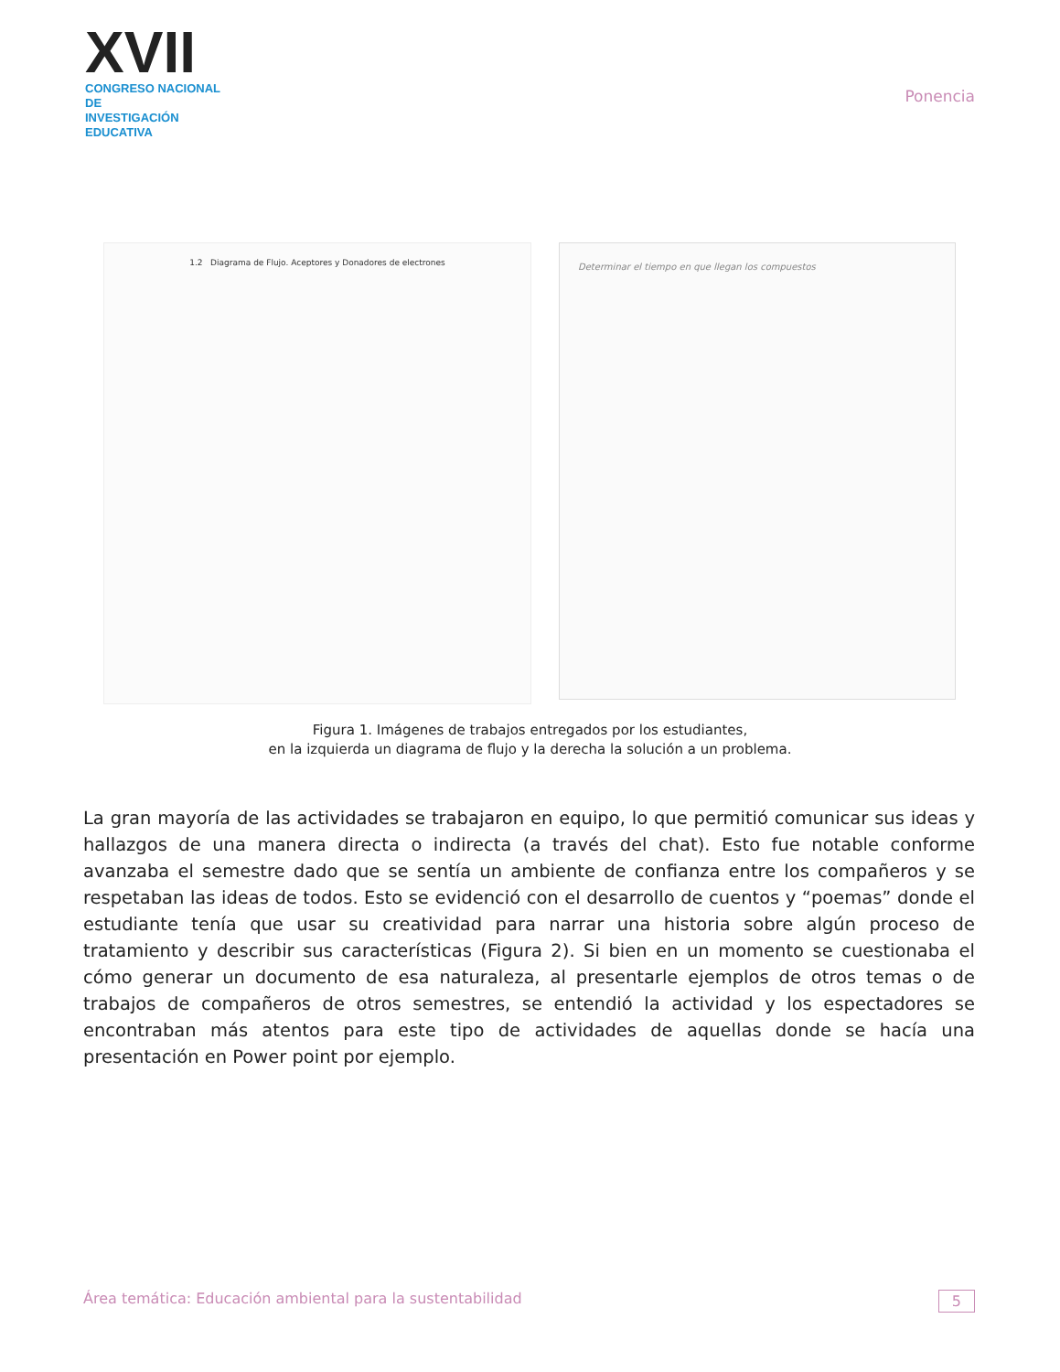XVII
CONGRESO NACIONAL DE
INVESTIGACIÓN EDUCATIVA
Ponencia
1.2 Diagrama de Flujo. Aceptores y Donadores de electrones
Determinar el tiempo en que llegan los compuestos
Figura 1. Imágenes de trabajos entregados por los estudiantes,
en la izquierda un diagrama de flujo y la derecha la solución a un problema.
La gran mayoría de las actividades se trabajaron en equipo, lo que permitió comunicar sus ideas y hallazgos de una manera directa o indirecta (a través del chat). Esto fue notable conforme avanzaba el semestre dado que se sentía un ambiente de confianza entre los compañeros y se respetaban las ideas de todos. Esto se evidenció con el desarrollo de cuentos y “poemas” donde el estudiante tenía que usar su creatividad para narrar una historia sobre algún proceso de tratamiento y describir sus características (Figura 2). Si bien en un momento se cuestionaba el cómo generar un documento de esa naturaleza, al presentarle ejemplos de otros temas o de trabajos de compañeros de otros semestres, se entendió la actividad y los espectadores se encontraban más atentos para este tipo de actividades de aquellas donde se hacía una presentación en Power point por ejemplo.
Área temática: Educación ambiental para la sustentabilidad 5